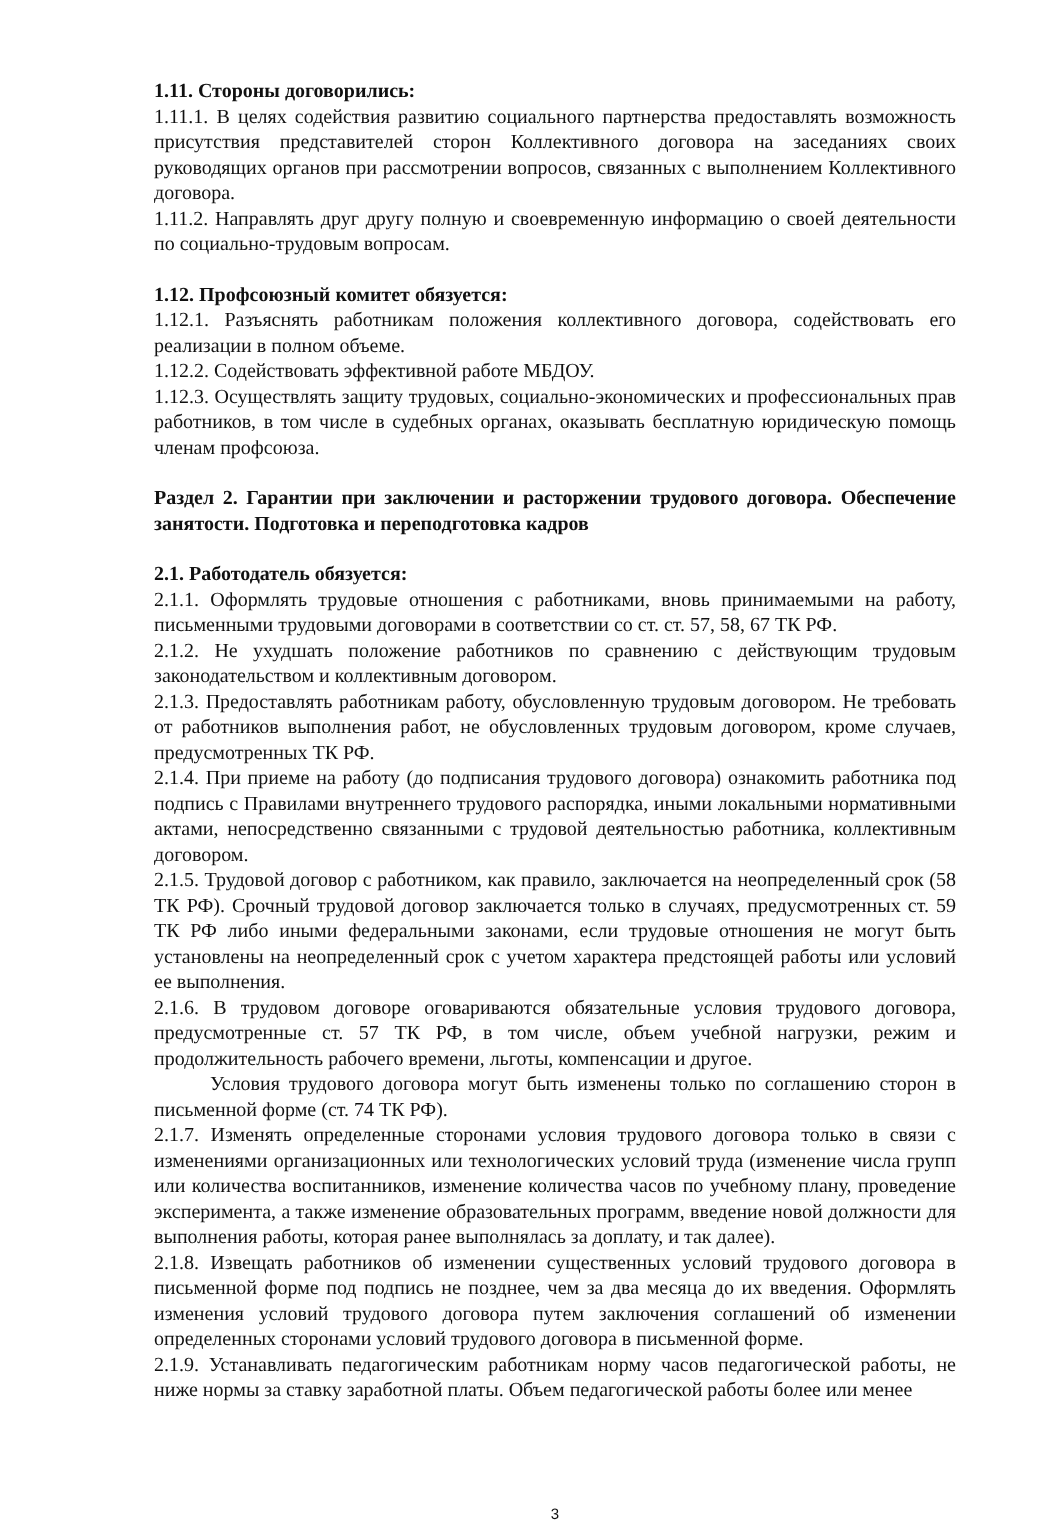1.11. Стороны договорились:
1.11.1. В целях содействия развитию социального партнерства предоставлять возможность присутствия представителей сторон Коллективного договора на заседаниях своих руководящих органов при рассмотрении вопросов, связанных с выполнением Коллективного договора.
1.11.2. Направлять друг другу полную и своевременную информацию о своей деятельности по социально-трудовым вопросам.
1.12. Профсоюзный комитет обязуется:
1.12.1. Разъяснять работникам положения коллективного договора, содействовать его реализации в полном объеме.
1.12.2. Содействовать эффективной работе МБДОУ.
1.12.3. Осуществлять защиту трудовых, социально-экономических и профессиональных прав работников, в том числе в судебных органах, оказывать бесплатную юридическую помощь членам профсоюза.
Раздел 2. Гарантии при заключении и расторжении трудового договора. Обеспечение занятости. Подготовка и переподготовка кадров
2.1. Работодатель обязуется:
2.1.1. Оформлять трудовые отношения с работниками, вновь принимаемыми на работу, письменными трудовыми договорами в соответствии со ст. ст. 57, 58, 67 ТК РФ.
2.1.2. Не ухудшать положение работников по сравнению с действующим трудовым законодательством и коллективным договором.
2.1.3. Предоставлять работникам работу, обусловленную трудовым договором. Не требовать от работников выполнения работ, не обусловленных трудовым договором, кроме случаев, предусмотренных ТК РФ.
2.1.4. При приеме на работу (до подписания трудового договора) ознакомить работника под подпись с Правилами внутреннего трудового распорядка, иными локальными нормативными актами, непосредственно связанными с трудовой деятельностью работника, коллективным договором.
2.1.5. Трудовой договор с работником, как правило, заключается на неопределенный срок (58 ТК РФ). Срочный трудовой договор заключается только в случаях, предусмотренных ст. 59 ТК РФ либо иными федеральными законами, если трудовые отношения не могут быть установлены на неопределенный срок с учетом характера предстоящей работы или условий ее выполнения.
2.1.6. В трудовом договоре оговариваются обязательные условия трудового договора, предусмотренные ст. 57 ТК РФ, в том числе, объем учебной нагрузки, режим и продолжительность рабочего времени, льготы, компенсации и другое.
Условия трудового договора могут быть изменены только по соглашению сторон в письменной форме (ст. 74 ТК РФ).
2.1.7. Изменять определенные сторонами условия трудового договора только в связи с изменениями организационных или технологических условий труда (изменение числа групп или количества воспитанников, изменение количества часов по учебному плану, проведение эксперимента, а также изменение образовательных программ, введение новой должности для выполнения работы, которая ранее выполнялась за доплату, и так далее).
2.1.8. Извещать работников об изменении существенных условий трудового договора в письменной форме под подпись не позднее, чем за два месяца до их введения. Оформлять изменения условий трудового договора путем заключения соглашений об изменении определенных сторонами условий трудового договора в письменной форме.
2.1.9. Устанавливать педагогическим работникам норму часов педагогической работы, не ниже нормы за ставку заработной платы. Объем педагогической работы более или менее
3